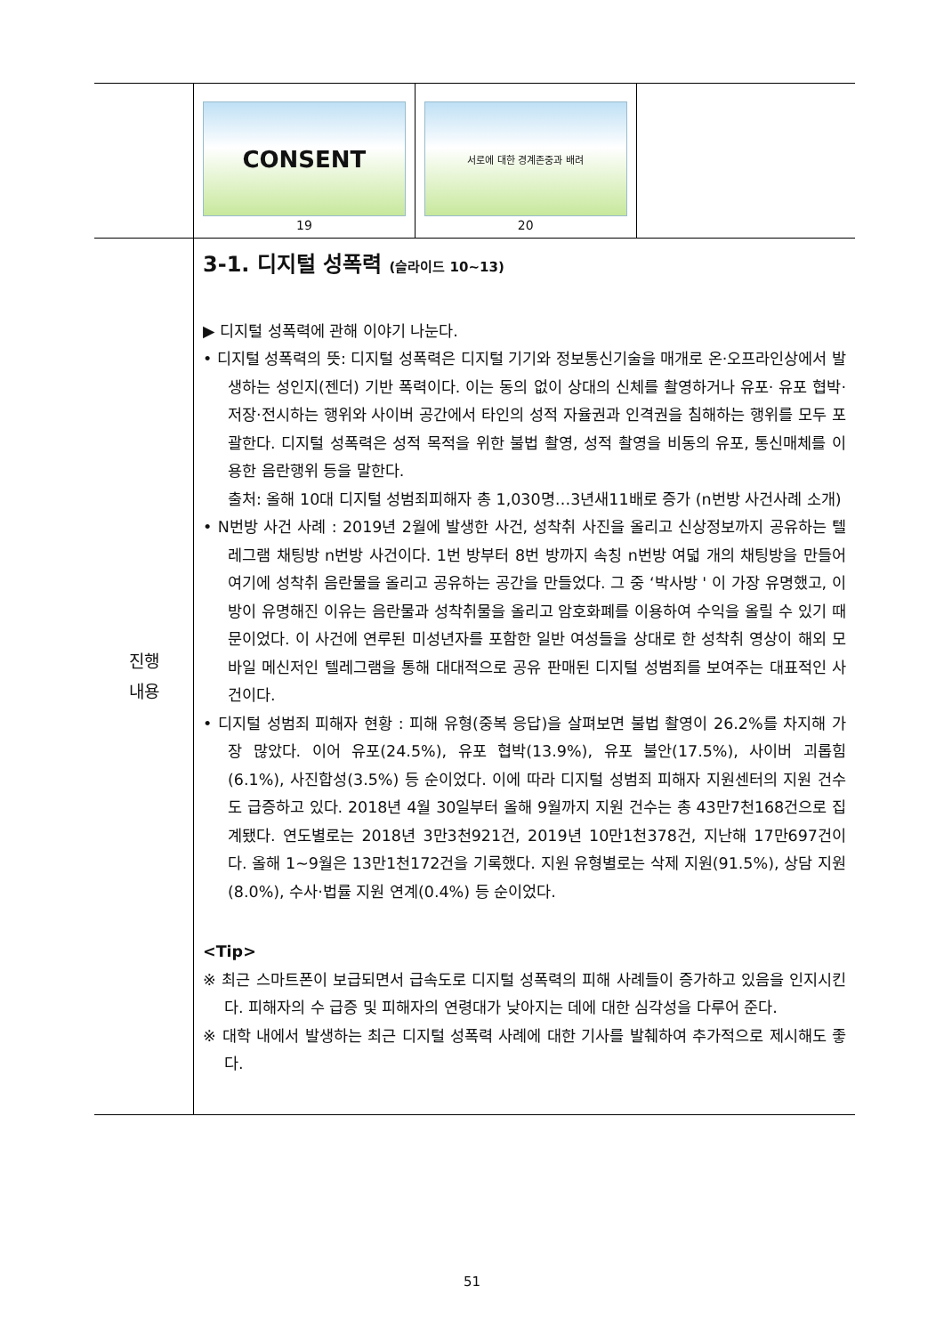| | / CONSENT 19 / 서로에 대한 경계존중과 배려 20 / / |
| 진행 내용 | 3-1. 디지털 성폭력 (슬라이드 10~13) ▶ 디지털 성폭력에 관해 이야기 나눈다. • 디지털 성폭력의 뜻: 디지털 성폭력은 디지털 기기와 정보통신기술을 매개로 온·오프라인상에서 발생하는 성인지(젠더) 기반 폭력이다. 이는 동의 없이 상대의 신체를 촬영하거나 유포· 유포 협박·저장·전시하는 행위와 사이버 공간에서 타인의 성적 자율권과 인격권을 침해하는 행위를 모두 포괄한다. 디지털 성폭력은 성적 목적을 위한 불법 촬영, 성적 촬영을 비동의 유포, 통신매체를 이용한 음란행위 등을 말한다. 출처: 올해 10대 디지털 성범죄피해자 총 1,030명…3년새11배로 증가 (n번방 사건사례 소개) • N번방 사건 사례 : 2019년 2월에 발생한 사건, 성착취 사진을 올리고 신상정보까지 공유하는 텔레그램 채팅방 n번방 사건이다. 1번 방부터 8번 방까지 속칭 n번방 여덟 개의 채팅방을 만들어 여기에 성착취 음란물을 올리고 공유하는 공간을 만들었다. 그 중 ‘박사방 ' 이 가장 유명했고, 이 방이 유명해진 이유는 음란물과 성착취물을 올리고 암호화폐를 이용하여 수익을 올릴 수 있기 때문이었다. 이 사건에 연루된 미성년자를 포함한 일반 여성들을 상대로 한 성착취 영상이 해외 모바일 메신저인 텔레그램을 통해 대대적으로 공유 판매된 디지털 성범죄를 보여주는 대표적인 사건이다. • 디지털 성범죄 피해자 현황 : 피해 유형(중복 응답)을 살펴보면 불법 촬영이 26.2%를 차지해 가장 많았다. 이어 유포(24.5%), 유포 협박(13.9%), 유포 불안(17.5%), 사이버 괴롭힘(6.1%), 사진합성(3.5%) 등 순이었다. 이에 따라 디지털 성범죄 피해자 지원센터의 지원 건수도 급증하고 있다. 2018년 4월 30일부터 올해 9월까지 지원 건수는 총 43만7천168건으로 집계됐다. 연도별로는 2018년 3만3천921건, 2019년 10만1천378건, 지난해 17만697건이다. 올해 1∼9월은 13만1천172건을 기록했다. 지원 유형별로는 삭제 지원(91.5%), 상담 지원(8.0%), 수사·법률 지원 연계(0.4%) 등 순이었다. <Tip> ※ 최근 스마트폰이 보급되면서 급속도로 디지털 성폭력의 피해 사례들이 증가하고 있음을 인지시킨다. 피해자의 수 급증 및 피해자의 연령대가 낮아지는 데에 대한 심각성을 다루어 준다. ※ 대학 내에서 발생하는 최근 디지털 성폭력 사례에 대한 기사를 발췌하여 추가적으로 제시해도 좋다. |
51